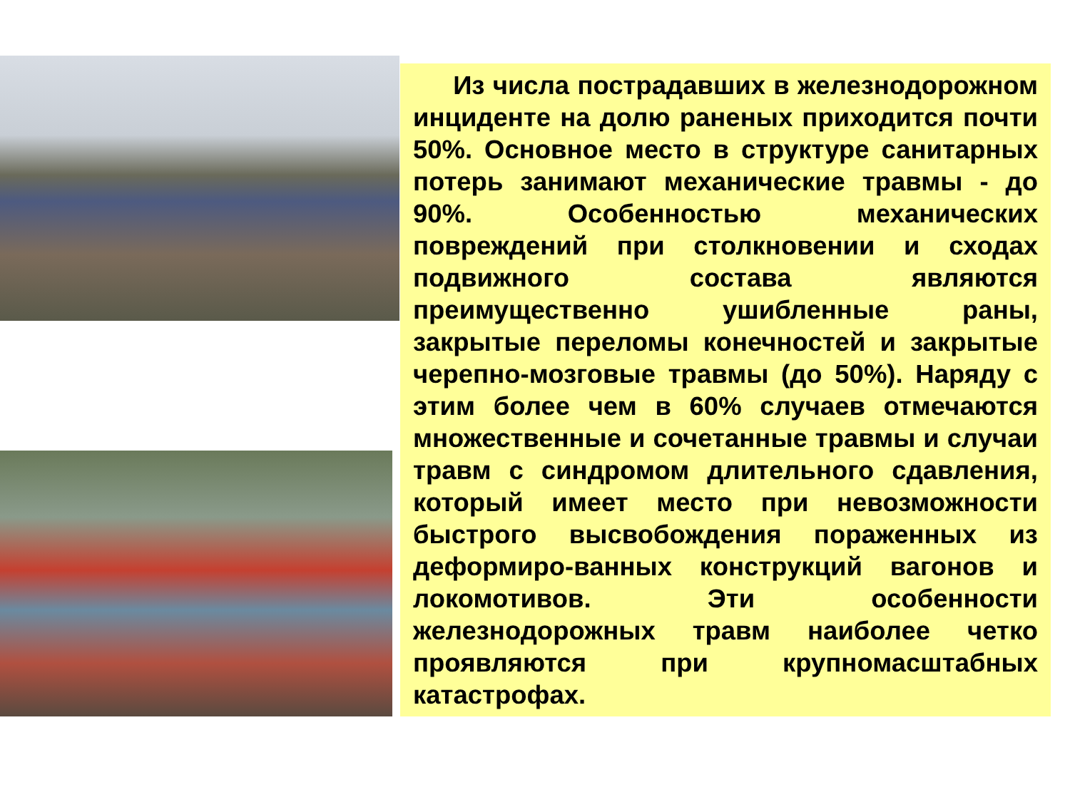Из числа пострадавших в железнодорожном инциденте на долю раненых приходится почти 50%. Основное место в структуре санитарных потерь занимают механические травмы - до 90%. Особенностью механических повреждений при столкновении и сходах подвижного состава являются преимущественно ушибленные раны, закрытые переломы конечностей и закрытые черепно-мозговые травмы (до 50%). Наряду с этим более чем в 60% случаев отмечаются множественные и сочетанные травмы и случаи травм с синдромом длительного сдавления, который имеет место при невозможности быстрого высвобождения пораженных из деформиро-ванных конструкций вагонов и локомотивов. Эти особенности железнодорожных травм наиболее четко проявляются при крупномасштабных катастрофах.